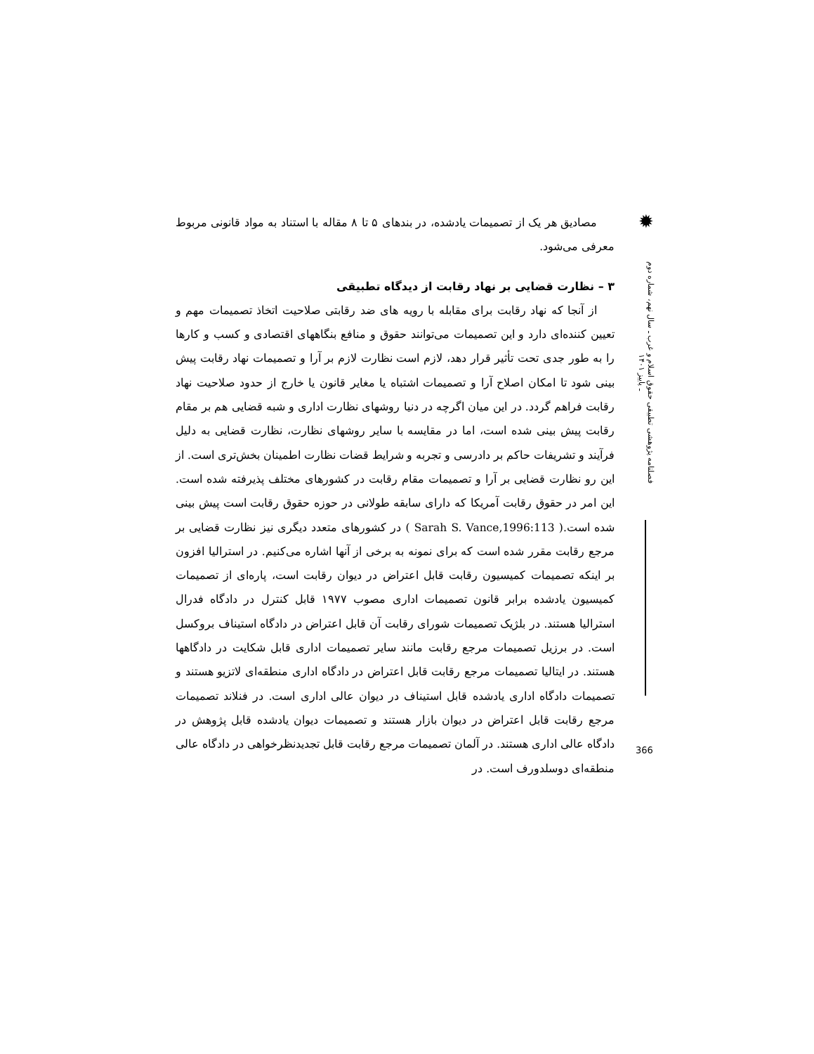✹
فصلنامه پژوهشی تطبیقی حقوق اسلام و غرب ـ سال نهم، شماره دوم ـ پاییز ۱۴۰۱
مصادیق هر یک از تصمیمات یادشده، در بندهای ۵ تا ۸ مقاله با استناد به مواد قانونی مربوط معرفی می‌شود.
۳ – نظارت قضایی بر نهاد رقابت از دیدگاه تطبیقی
از آنجا که نهاد رقابت برای مقابله با رویه های ضد رقابتی صلاحیت اتخاذ تصمیمات مهم و تعیین کننده‌ای دارد و این تصمیمات می‌توانند حقوق و منافع بنگاههای اقتصادی و کسب و کارها را به طور جدی تحت تأثیر قرار دهد، لازم است نظارت لازم بر آرا و تصمیمات نهاد رقابت پیش بینی شود تا امکان اصلاح آرا و تصمیمات اشتباه یا مغایر قانون یا خارج از حدود صلاحیت نهاد رقابت فراهم گردد. در این میان اگرچه در دنیا روشهای نظارت اداری و شبه قضایی هم بر مقام رقابت پیش بینی شده است، اما در مقایسه با سایر روشهای نظارت، نظارت قضایی به دلیل فرآیند و تشریفات حاکم بر دادرسی و تجربه و شرایط قضات نظارت اطمینان بخش‌تری است. از این رو نظارت قضایی بر آرا و تصمیمات مقام رقابت در کشورهای مختلف پذیرفته شده است. این امر در حقوق رقابت آمریکا که دارای سابقه طولانی در حوزه حقوق رقابت است پیش بینی شده است.( Sarah S. Vance,1996:113 ) در کشورهای متعدد دیگری نیز نظارت قضایی بر مرجع رقابت مقرر شده است که برای نمونه به برخی از آنها اشاره می‌کنیم. در استرالیا افزون بر اینکه تصمیمات کمیسیون رقابت قابل اعتراض در دیوان رقابت است، پاره‌ای از تصمیمات کمیسیون یادشده برابر قانون تصمیمات اداری مصوب ۱۹۷۷ قابل کنترل در دادگاه فدرال استرالیا هستند. در بلژیک تصمیمات شورای رقابت آن قابل اعتراض در دادگاه استیناف بروکسل است. در برزیل تصمیمات مرجع رقابت مانند سایر تصمیمات اداری قابل شکایت در دادگاهها هستند. در ایتالیا تصمیمات مرجع رقابت قابل اعتراض در دادگاه اداری منطقه‌ای لاتزیو هستند و تصمیمات دادگاه اداری یادشده قابل استیناف در دیوان عالی اداری است. در فنلاند تصمیمات مرجع رقابت قابل اعتراض در دیوان بازار هستند و تصمیمات دیوان یادشده قابل پژوهش در دادگاه عالی اداری هستند. در آلمان تصمیمات مرجع رقابت قابل تجدیدنظرخواهی در دادگاه عالی منطقه‌ای دوسلدورف است. در
366